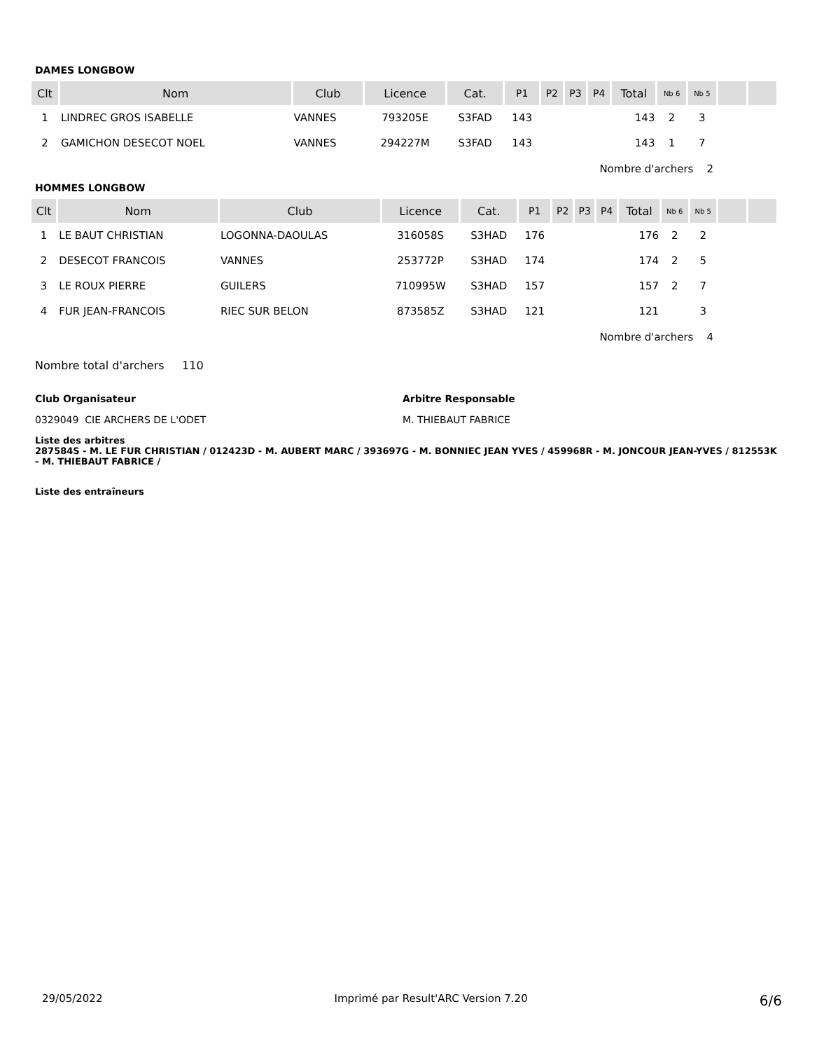DAMES LONGBOW
| Clt | Nom | Club | Licence | Cat. | P1 | P2 | P3 | P4 | Total | Nb 6 | Nb 5 | | |
| --- | --- | --- | --- | --- | --- | --- | --- | --- | --- | --- | --- | --- | --- |
| 1 | LINDREC GROS ISABELLE | VANNES | 793205E | S3FAD | 143 | | | | 143 | 2 | 3 | | |
| 2 | GAMICHON DESECOT NOEL | VANNES | 294227M | S3FAD | 143 | | | | 143 | 1 | 7 | | |
| Nombre d'archers 2 | | | | | | | | | | | | | |
HOMMES LONGBOW
| Clt | Nom | Club | Licence | Cat. | P1 | P2 | P3 | P4 | Total | Nb 6 | Nb 5 | | |
| --- | --- | --- | --- | --- | --- | --- | --- | --- | --- | --- | --- | --- | --- |
| 1 | LE BAUT CHRISTIAN | LOGONNA-DAOULAS | 316058S | S3HAD | 176 | | | | 176 | 2 | 2 | | |
| 2 | DESECOT FRANCOIS | VANNES | 253772P | S3HAD | 174 | | | | 174 | 2 | 5 | | |
| 3 | LE ROUX PIERRE | GUILERS | 710995W | S3HAD | 157 | | | | 157 | 2 | 7 | | |
| 4 | FUR JEAN-FRANCOIS | RIEC SUR BELON | 873585Z | S3HAD | 121 | | | | 121 | | 3 | | |
| Nombre d'archers 4 | | | | | | | | | | | | | |
Nombre total d'archers 110
Club Organisateur
0329049 CIE ARCHERS DE L'ODET
Arbitre Responsable
M. THIEBAUT FABRICE
Liste des arbitres
287584S - M. LE FUR CHRISTIAN / 012423D - M. AUBERT MARC / 393697G - M. BONNIEC JEAN YVES / 459968R - M. JONCOUR JEAN-YVES / 812553K - M. THIEBAUT FABRICE /
Liste des entraîneurs
29/05/2022 Imprimé par Result'ARC Version 7.20 6/6